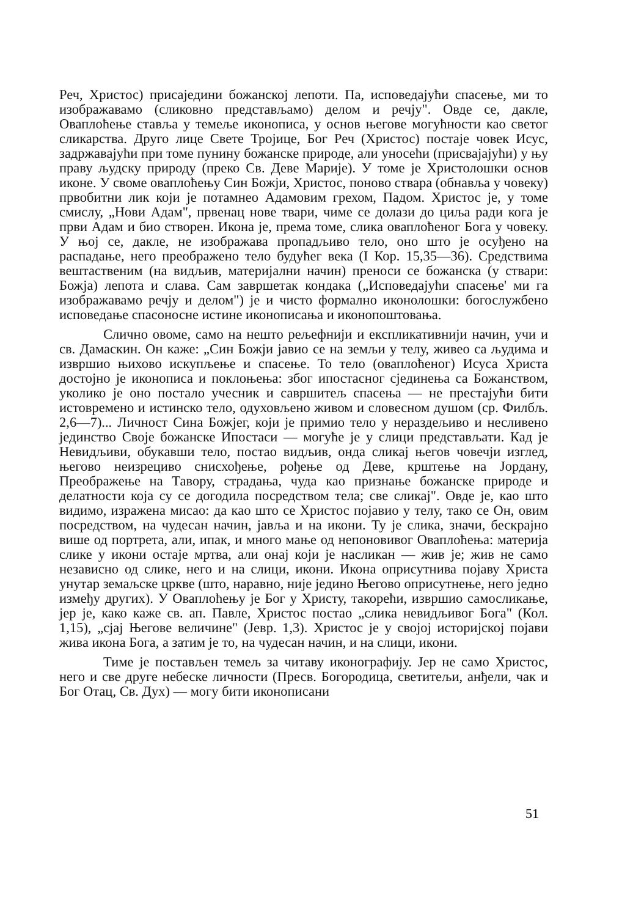Реч, Христос) присаједини божанској лепоти. Па, исповедајући спасење, ми то изображавамо (сликовно представљамо) делом и речју". Овде се, дакле, Оваплоћење ставља у темеље иконописа, у основ његове могућности као светог сликарства. Друго лице Свете Тројице, Бог Реч (Христос) постаје човек Исус, задржавајући при томе пунину божанске природе, али уносећи (присвајајући) у њу праву људску природу (преко Св. Деве Марије). У томе је Христолошки основ иконе. У своме оваплоћењу Син Божји, Христос, поново ствара (обнавља у човеку) првобитни лик који је потамнео Адамовим грехом, Падом. Христос је, у томе смислу, „Нови Адам", првенац нове твари, чиме се долази до циља ради кога је први Адам и био створен. Икона је, према томе, слика оваплоћеног Бога у човеку. У њој се, дакле, не изображава пропадљиво тело, оно што је осуђено на распадање, него преображено тело будућег века (I Кор. 15,35—36). Средствима вештаственим (на видљив, материјални начин) преноси се божанска (у ствари: Божја) лепота и слава. Сам завршетак кондака („Исповедајући спасење' ми га изображавамо речју и делом") је и чисто формално иконолошки: богослужбено исповедање спасоносне истине иконописања и иконопоштовања.
Слично овоме, само на нешто рељефнији и експликативнији начин, учи и св. Дамаскин. Он каже: „Син Божји јавио се на земљи у телу, живео са људима и извршио њихово искупљење и спасење. То тело (оваплоћеног) Исуса Христа достојно је иконописа и поклоњења: због ипостасног сјединења са Божанством, уколико је оно постало учесник и савршитељ спасења — не престајући бити истовремено и истинско тело, одуховљено живом и словесном душом (ср. Филбљ. 2,6—7)... Личност Сина Божјег, који је примио тело у нераздељиво и несливено јединство Своје божанске Ипостаси — могуће је у слици представљати. Кад је Невидљиви, обукавши тело, постао видљив, онда сликај његов човечји изглед, његово неизрециво снисхођење, рођење од Деве, крштење на Јордану, Преображење на Тавору, страдања, чуда као признање божанске природе и делатности која су се догодила посредством тела; све сликај". Овде је, као што видимо, изражена мисао: да као што се Христос појавио у телу, тако се Он, овим посредством, на чудесан начин, јавља и на икони. Ту је слика, значи, бескрајно више од портрета, али, ипак, и много мање од непоновивог Оваплоћења: материја слике у икони остаје мртва, али онај који је насликан — жив је; жив не само независно од слике, него и на слици, икони. Икона оприсутнива појаву Христа унутар земаљске цркве (што, наравно, није једино Његово оприсутнење, него једно између других). У Оваплоћењу је Бог у Христу, такорећи, извршио самосликање, јер је, како каже св. ап. Павле, Христос постао „слика невидљивог Бога" (Кол. 1,15), „сјај Његове величине" (Јевр. 1,3). Христос је у својој историјској појави жива икона Бога, а затим је то, на чудесан начин, и на слици, икони.
Тиме је постављен темељ за читаву иконографију. Јер не само Христос, него и све друге небеске личности (Пресв. Богородица, светитељи, анђели, чак и Бог Отац, Св. Дух) — могу бити иконописани
51